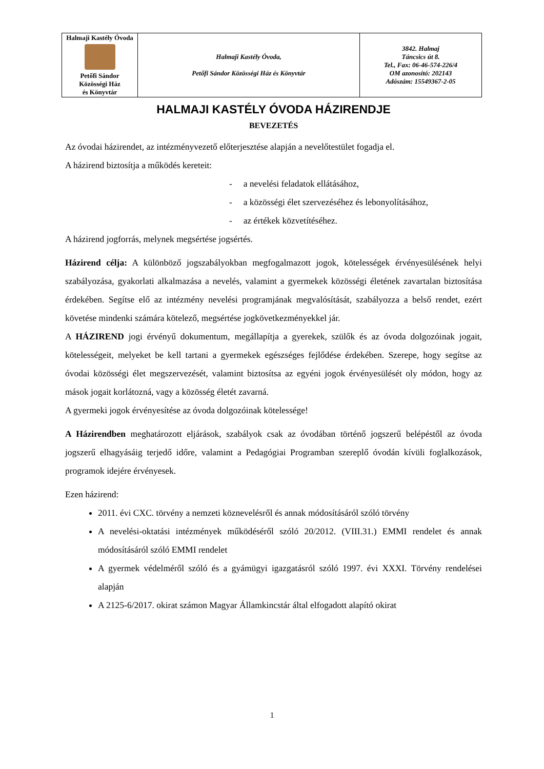| Halmaji Kastély Óvoda Petőfi Sándor Közösségi Ház és Könyvtár | Halmaji Kastély Óvoda, Petőfi Sándor Közösségi Ház és Könyvtár | 3842. Halmaj Táncsics út 8. Tel., Fax: 06-46-574-226/4 OM azonosító: 202143 Adószám: 15549367-2-05 |
HALMAJI KASTÉLY ÓVODA HÁZIRENDJE
BEVEZETÉS
Az óvodai házirendet, az intézményvezető előterjesztése alapján a nevelőtestület fogadja el.
A házirend biztosítja a működés kereteit:
- a nevelési feladatok ellátásához,
- a közösségi élet szervezéséhez és lebonyolításához,
- az értékek közvetítéséhez.
A házirend jogforrás, melynek megsértése jogsértés.
Házirend célja: A különböző jogszabályokban megfogalmazott jogok, kötelességek érvényesülésének helyi szabályozása, gyakorlati alkalmazása a nevelés, valamint a gyermekek közösségi életének zavartalan biztosítása érdekében. Segítse elő az intézmény nevelési programjának megvalósítását, szabályozza a belső rendet, ezért követése mindenki számára kötelező, megsértése jogkövetkezményekkel jár.
A HÁZIREND jogi érvényű dokumentum, megállapítja a gyerekek, szülők és az óvoda dolgozóinak jogait, kötelességeit, melyeket be kell tartani a gyermekek egészséges fejlődése érdekében. Szerepe, hogy segítse az óvodai közösségi élet megszervezését, valamint biztosítsa az egyéni jogok érvényesülését oly módon, hogy az mások jogait korlátozná, vagy a közösség életét zavarná.
A gyermeki jogok érvényesítése az óvoda dolgozóinak kötelessége!
A Házirendben meghatározott eljárások, szabályok csak az óvodában történő jogszerű belépéstől az óvoda jogszerű elhagyásáig terjedő időre, valamint a Pedagógiai Programban szereplő óvodán kívüli foglalkozások, programok idejére érvényesek.
Ezen házirend:
2011. évi CXC. törvény a nemzeti köznevelésről és annak módosításáról szóló törvény
A nevelési-oktatási intézmények működéséről szóló 20/2012. (VIII.31.) EMMI rendelet és annak módosításáról szóló EMMI rendelet
A gyermek védelméről szóló és a gyámügyi igazgatásról szóló 1997. évi XXXI. Törvény rendelései alapján
A 2125-6/2017. okirat számon Magyar Államkincstár által elfogadott alapító okirat
1